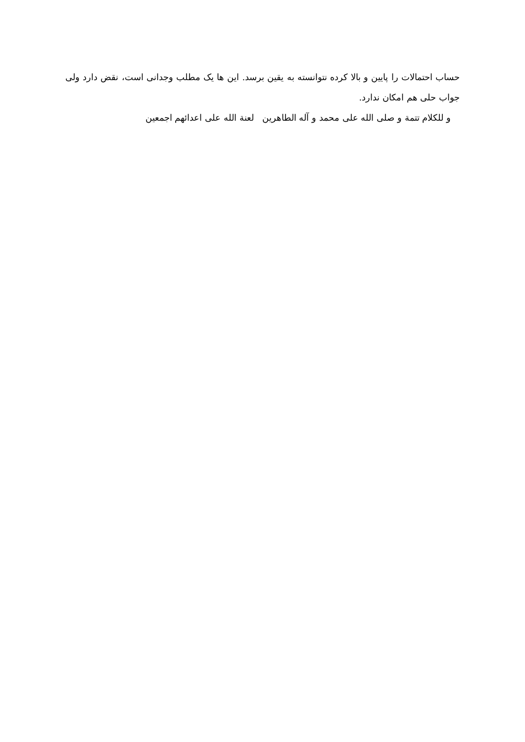حساب احتمالات را پایین و بالا کرده نتوانسته به یقین برسد. این ها یک مطلب وجدانی است، نقض دارد ولی جواب حلی هم امکان ندارد.
و للکلام تتمة و صلی الله علی محمد و آله الطاهرین لعنة الله علی اعدائهم اجمعین